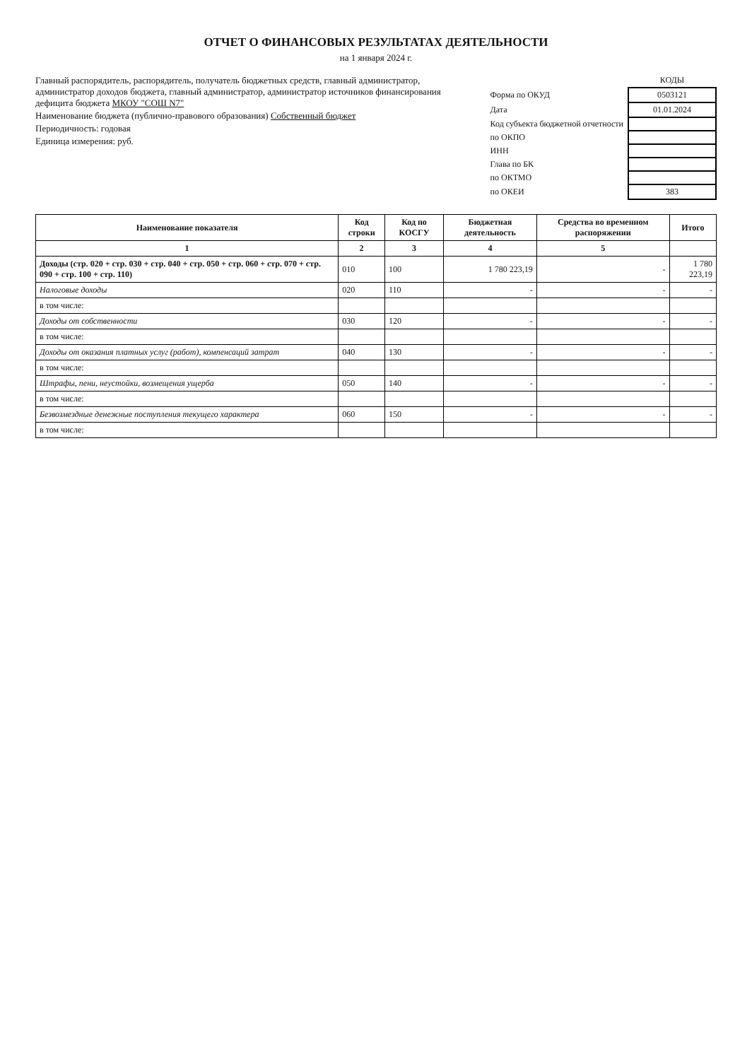ОТЧЕТ О ФИНАНСОВЫХ РЕЗУЛЬТАТАХ ДЕЯТЕЛЬНОСТИ
на 1 января 2024 г.
Главный распорядитель, распорядитель, получатель бюджетных средств, главный администратор, администратор доходов бюджета, главный администратор, администратор источников финансирования дефицита бюджета МКОУ "СОШ N7"
Наименование бюджета (публично-правового образования) Собственный бюджет
Периодичность: годовая
Единица измерения: руб.
| | КОДЫ |
| Форма по ОКУД | 0503121 |
| Дата | 01.01.2024 |
| Код субъекта бюджетной отчетности | |
| по ОКПО | |
| ИНН | |
| Глава по БК | |
| по ОКТМО | |
| по ОКЕИ | 383 |
| Наименование показателя | Код строки | Код по КОСГУ | Бюджетная деятельность | Средства во временном распоряжении | Итого |
| --- | --- | --- | --- | --- | --- |
| 1 | 2 | 3 | 4 | 5 | |
| Доходы (стр. 020 + стр. 030 + стр. 040 + стр. 050 + стр. 060 + стр. 070 + стр. 090 + стр. 100 + стр. 110) | 010 | 100 | 1 780 223,19 | - | 1 780 223,19 |
| Налоговые доходы | 020 | 110 | - | - | - |
| в том числе: | | | | | |
| Доходы от собственности | 030 | 120 | - | - | - |
| в том числе: | | | | | |
| Доходы от оказания платных услуг (работ), компенсаций затрат | 040 | 130 | - | - | - |
| в том числе: | | | | | |
| Штрафы, пени, неустойки, возмещения ущерба | 050 | 140 | - | - | - |
| в том числе: | | | | | |
| Безвозмездные денежные поступления текущего характера | 060 | 150 | - | - | - |
| в том числе: | | | | | |